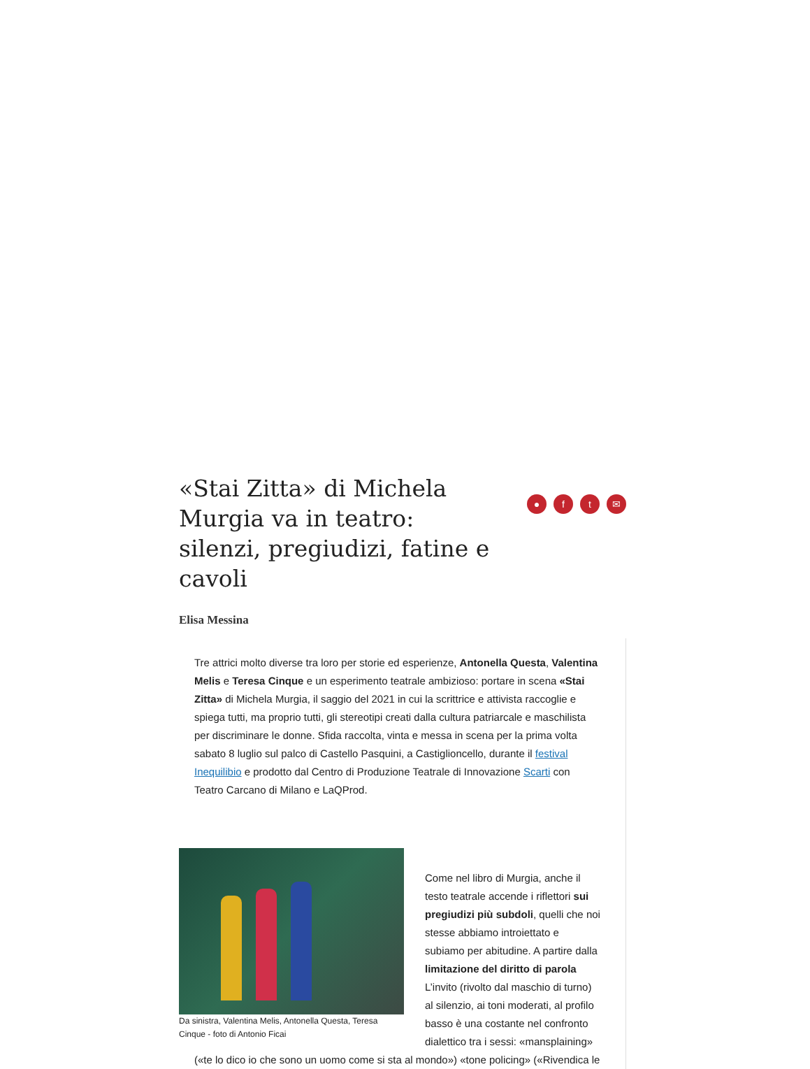«Stai Zitta» di Michela Murgia va in teatro: silenzi, pregiudizi, fatine e cavoli
● f t ✉
Elisa Messina
Tre attrici molto diverse tra loro per storie ed esperienze, Antonella Questa, Valentina Melis e Teresa Cinque e un esperimento teatrale ambizioso: portare in scena «Stai Zitta» di Michela Murgia, il saggio del 2021 in cui la scrittrice e attivista raccoglie e spiega tutti, ma proprio tutti, gli stereotipi creati dalla cultura patriarcale e maschilista per discriminare le donne. Sfida raccolta, vinta e messa in scena per la prima volta sabato 8 luglio sul palco di Castello Pasquini, a Castiglioncello, durante il festival Inequilibio e prodotto dal Centro di Produzione Teatrale di Innovazione Scarti con Teatro Carcano di Milano e LaQProd.
Da sinistra, Valentina Melis, Antonella Questa, Teresa Cinque - foto di Antonio Ficai
Come nel libro di Murgia, anche il testo teatrale accende i riflettori sui pregiudizi più subdoli, quelli che noi stesse abbiamo introiettato e subiamo per abitudine. A partire dalla limitazione del diritto di parola L’invito (rivolto dal maschio di turno) al silenzio, ai toni moderati, al profilo basso è una costante nel confronto dialettico tra i sessi: «mansplaining» («te lo dico io che sono un uomo come si sta al mondo») «tone policing» («Rivendica le